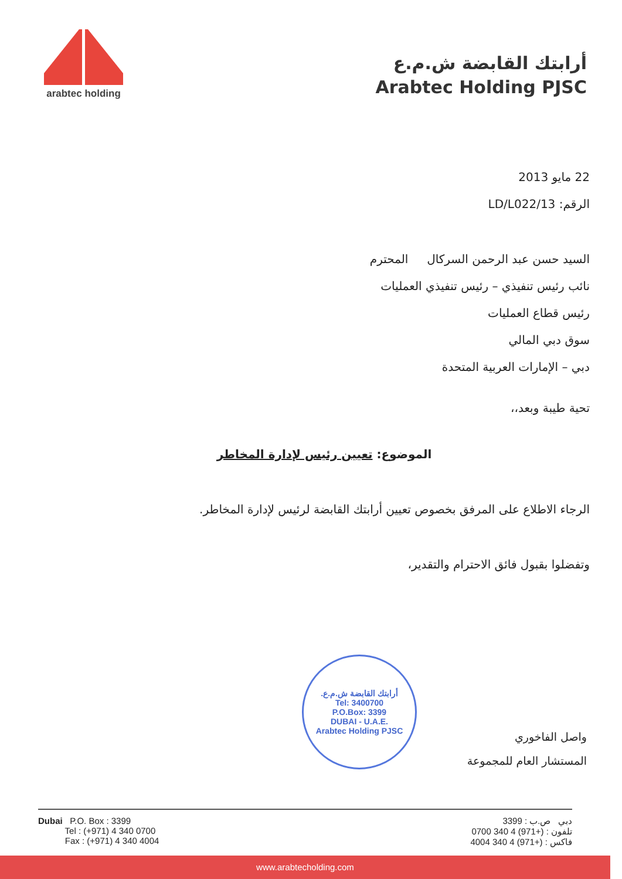arabtec holding
أرابتك القابضة ش.م.ع
Arabtec Holding PJSC
22 مايو 2013
الرقم: LD/L022/13
السيد حسن عبد الرحمن السركال المحترم
نائب رئيس تنفيذي – رئيس تنفيذي العمليات
رئيس قطاع العمليات
سوق دبي المالي
دبي – الإمارات العربية المتحدة
تحية طيبة وبعد،،
الموضوع: تعيين رئيس لإدارة المخاطر
الرجاء الاطلاع على المرفق بخصوص تعيين أرابتك القابضة لرئيس لإدارة المخاطر.
وتفضلوا بقبول فائق الاحترام والتقدير،
أرابتك القابضة ش.م.ع.
Tel: 3400700
P.O.Box: 3399
DUBAI - U.A.E.
Arabtec Holding PJSC
واصل الفاخوري
المستشار العام للمجموعة
Dubai P.O. Box : 3399
Tel : (+971) 4 340 0700
Fax : (+971) 4 340 4004
دبي ص.ب : 3399
تلفون : (+971) 4 340 0700
فاكس : (+971) 4 340 4004
www.arabtecholding.com